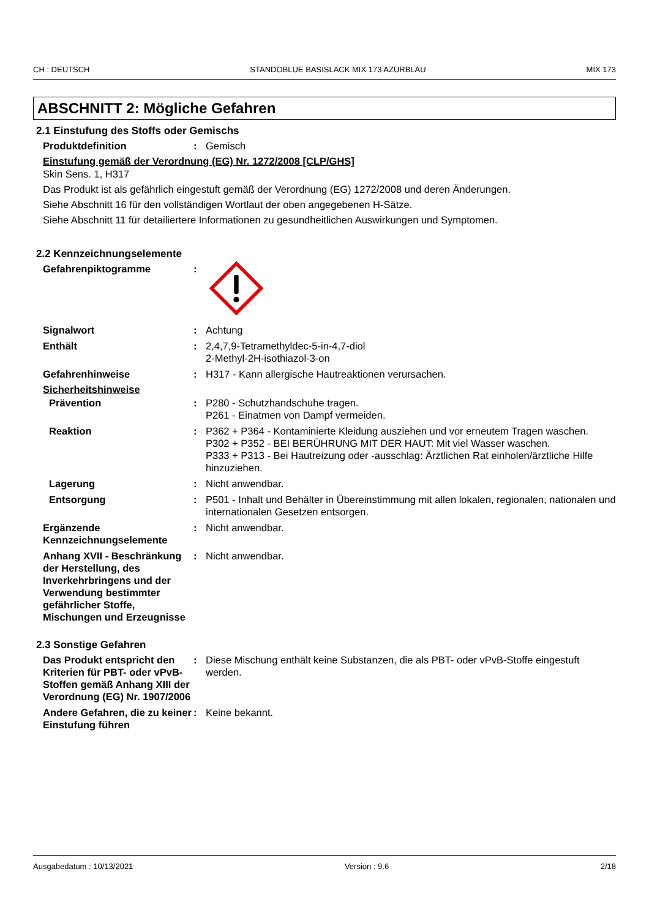CH : DEUTSCH STANDOBLUE BASISLACK MIX 173 AZURBLAU MIX 173
ABSCHNITT 2: Mögliche Gefahren
2.1 Einstufung des Stoffs oder Gemischs
Produktdefinition : Gemisch
Einstufung gemäß der Verordnung (EG) Nr. 1272/2008 [CLP/GHS]
Skin Sens. 1, H317
Das Produkt ist als gefährlich eingestuft gemäß der Verordnung (EG) 1272/2008 und deren Änderungen.
Siehe Abschnitt 16 für den vollständigen Wortlaut der oben angegebenen H-Sätze.
Siehe Abschnitt 11 für detailiertere Informationen zu gesundheitlichen Auswirkungen und Symptomen.
2.2 Kennzeichnungselemente
Gefahrenpiktogramme :
Signalwort : Achtung
Enthält : 2,4,7,9-Tetramethyldec-5-in-4,7-diol
2-Methyl-2H-isothiazol-3-on
Gefahrenhinweise : H317 - Kann allergische Hautreaktionen verursachen.
Sicherheitshinweise
Prävention : P280 - Schutzhandschuhe tragen.
P261 - Einatmen von Dampf vermeiden.
Reaktion : P362 + P364 - Kontaminierte Kleidung ausziehen und vor erneutem Tragen waschen.
P302 + P352 - BEI BERÜHRUNG MIT DER HAUT: Mit viel Wasser waschen.
P333 + P313 - Bei Hautreizung oder -ausschlag: Ärztlichen Rat einholen/ärztliche Hilfe hinzuziehen.
Lagerung : Nicht anwendbar.
Entsorgung : P501 - Inhalt und Behälter in Übereinstimmung mit allen lokalen, regionalen, nationalen und internationalen Gesetzen entsorgen.
Ergänzende Kennzeichnungselemente
: Nicht anwendbar.
Anhang XVII - Beschränkung der Herstellung, des Inverkehrbringens und der Verwendung bestimmter gefährlicher Stoffe, Mischungen und Erzeugnisse
: Nicht anwendbar.
2.3 Sonstige Gefahren
Das Produkt entspricht den Kriterien für PBT- oder vPvB-Stoffen gemäß Anhang XIII der Verordnung (EG) Nr. 1907/2006
: Diese Mischung enthält keine Substanzen, die als PBT- oder vPvB-Stoffe eingestuft werden.
Andere Gefahren, die zu keiner Einstufung führen
: Keine bekannt.
Ausgabedatum : 10/13/2021 Version : 9.6 2/18